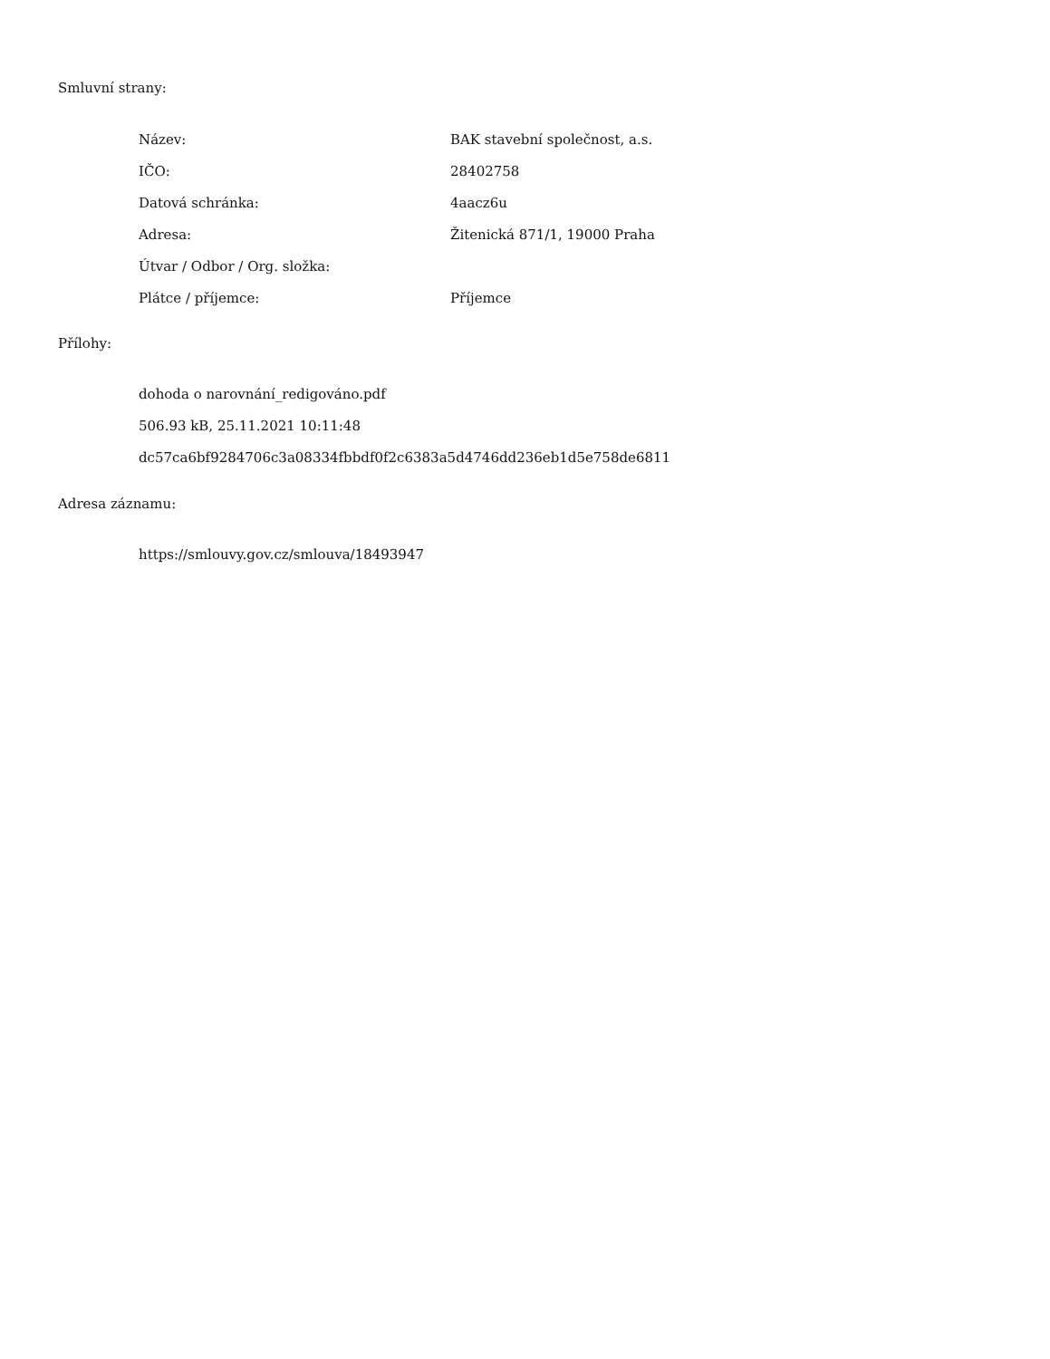Smluvní strany:
| Název: | BAK stavební společnost, a.s. |
| IČO: | 28402758 |
| Datová schránka: | 4aacz6u |
| Adresa: | Žitenická 871/1, 19000 Praha |
| Útvar / Odbor / Org. složka: | |
| Plátce / příjemce: | Příjemce |
Přílohy:
dohoda o narovnání_redigováno.pdf
506.93 kB, 25.11.2021 10:11:48
dc57ca6bf9284706c3a08334fbbdf0f2c6383a5d4746dd236eb1d5e758de6811
Adresa záznamu:
https://smlouvy.gov.cz/smlouva/18493947